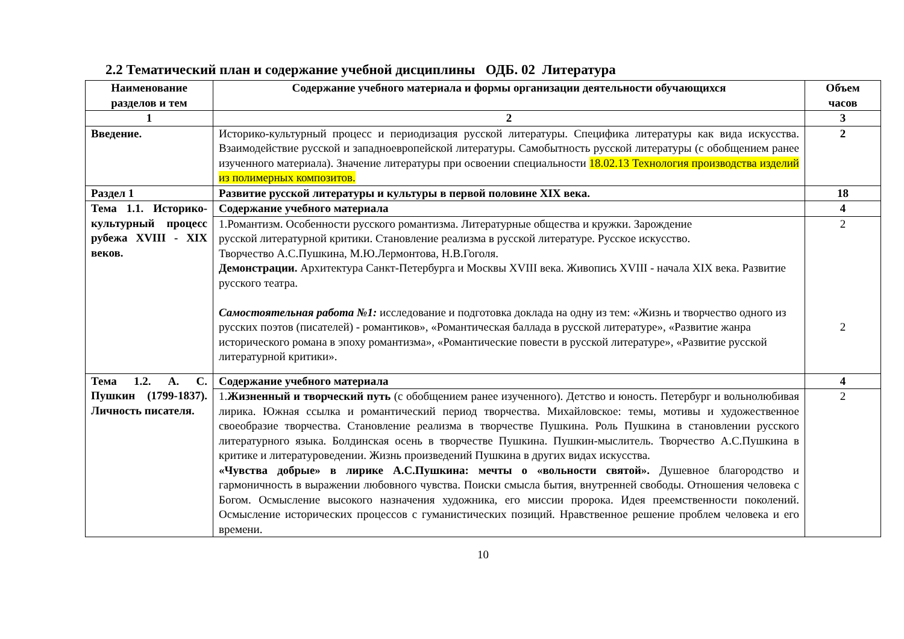2.2 Тематический план и содержание учебной дисциплины ОДБ. 02 Литература
| Наименование разделов и тем | Содержание учебного материала и формы организации деятельности обучающихся | Объем часов |
| --- | --- | --- |
| 1 | 2 | 3 |
| Введение. | Историко-культурный процесс и периодизация русской литературы. Специфика литературы как вида искусства. Взаимодействие русской и западноевропейской литературы. Самобытность русской литературы (с обобщением ранее изученного материала). Значение литературы при освоении специальности 18.02.13 Технология производства изделий из полимерных композитов. | 2 |
| Раздел 1 | Развитие русской литературы и культуры в первой половине XIX века. | 18 |
| Тема 1.1. Историко-культурный процесс рубежа XVIII - XIX веков. | Содержание учебного материала | 4 |
| | 1.Романтизм. Особенности русского романтизма. Литературные общества и кружки. Зарождение русской литературной критики. Становление реализма в русской литературе. Русское искусство. Творчество А.С.Пушкина, М.Ю.Лермонтова, Н.В.Гоголя. Демонстрации. Архитектура Санкт-Петербурга и Москвы XVIII века. Живопись XVIII - начала XIX века. Развитие русского театра. Самостоятельная работа №1: исследование и подготовка доклада на одну из тем: «Жизнь и творчество одного из русских поэтов (писателей) - романтиков», «Романтическая баллада в русской литературе», «Развитие жанра исторического романа в эпоху романтизма», «Романтические повести в русской литературе», «Развитие русской литературной критики». | 2 2 |
| Тема 1.2. А. С. Пушкин (1799-1837). Личность писателя. | Содержание учебного материала | 4 |
| | 1. Жизненный и творческий путь (с обобщением ранее изученного). Детство и юность. Петербург и вольнолюбивая лирика. Южная ссылка и романтический период творчества. Михайловское: темы, мотивы и художественное своеобразие творчества. Становление реализма в творчестве Пушкина. Роль Пушкина в становлении русского литературного языка. Болдинская осень в творчестве Пушкина. Пушкин-мыслитель. Творчество А.С.Пушкина в критике и литературоведении. Жизнь произведений Пушкина в других видах искусства. «Чувства добрые» в лирике А.С.Пушкина: мечты о «вольности святой». Душевное благородство и гармоничность в выражении любовного чувства. Поиски смысла бытия, внутренней свободы. Отношения человека с Богом. Осмысление высокого назначения художника, его миссии пророка. Идея преемственности поколений. Осмысление исторических процессов с гуманистических позиций. Нравственное решение проблем человека и его времени. | 2 |
10